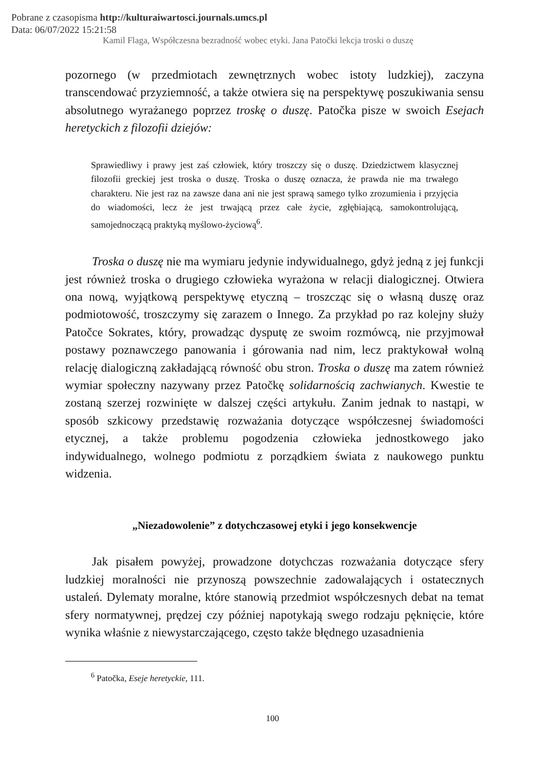Pobrane z czasopisma http://kulturaiwartosci.journals.umcs.pl
Data: 06/07/2022 15:21:58
Kamil Flaga, Współczesna bezradność wobec etyki. Jana Patočki lekcja troski o duszę
pozornego (w przedmiotach zewnętrznych wobec istoty ludzkiej), zaczyna transcendować przyziemność, a także otwiera się na perspektywę poszukiwania sensu absolutnego wyrażanego poprzez troskę o duszę. Patočka pisze w swoich Esejach heretyckich z filozofii dziejów:
Sprawiedliwy i prawy jest zaś człowiek, który troszczy się o duszę. Dziedzictwem klasycznej filozofii greckiej jest troska o duszę. Troska o duszę oznacza, że prawda nie ma trwałego charakteru. Nie jest raz na zawsze dana ani nie jest sprawą samego tylko zrozumienia i przyjęcia do wiadomości, lecz że jest trwającą przez całe życie, zgłębiającą, samokontrolującą, samojednoczącą praktyką myślowo-życiową<sup>6</sup>.
Troska o duszę nie ma wymiaru jedynie indywidualnego, gdyż jedną z jej funkcji jest również troska o drugiego człowieka wyrażona w relacji dialogicznej. Otwiera ona nową, wyjątkową perspektywę etyczną – troszcząc się o własną duszę oraz podmiotowość, troszczymy się zarazem o Innego. Za przykład po raz kolejny służy Patočce Sokrates, który, prowadząc dysputę ze swoim rozmówcą, nie przyjmował postawy poznawczego panowania i górowania nad nim, lecz praktykował wolną relację dialogiczną zakładającą równość obu stron. Troska o duszę ma zatem również wymiar społeczny nazywany przez Patočkę solidarnością zachwianych. Kwestie te zostaną szerzej rozwinięte w dalszej części artykułu. Zanim jednak to nastąpi, w sposób szkicowy przedstawię rozważania dotyczące współczesnej świadomości etycznej, a także problemu pogodzenia człowieka jednostkowego jako indywidualnego, wolnego podmiotu z porządkiem świata z naukowego punktu widzenia.
„Niezadowolenie” z dotychczasowej etyki i jego konsekwencje
Jak pisałem powyżej, prowadzone dotychczas rozważania dotyczące sfery ludzkiej moralności nie przynoszą powszechnie zadowalających i ostatecznych ustaleń. Dylematy moralne, które stanowią przedmiot współczesnych debat na temat sfery normatywnej, prędzej czy później napotykają swego rodzaju pęknięcie, które wynika właśnie z niewystarczającego, często także błędnego uzasadnienia
<sup>6</sup> Patočka, Eseje heretyckie, 111.
100